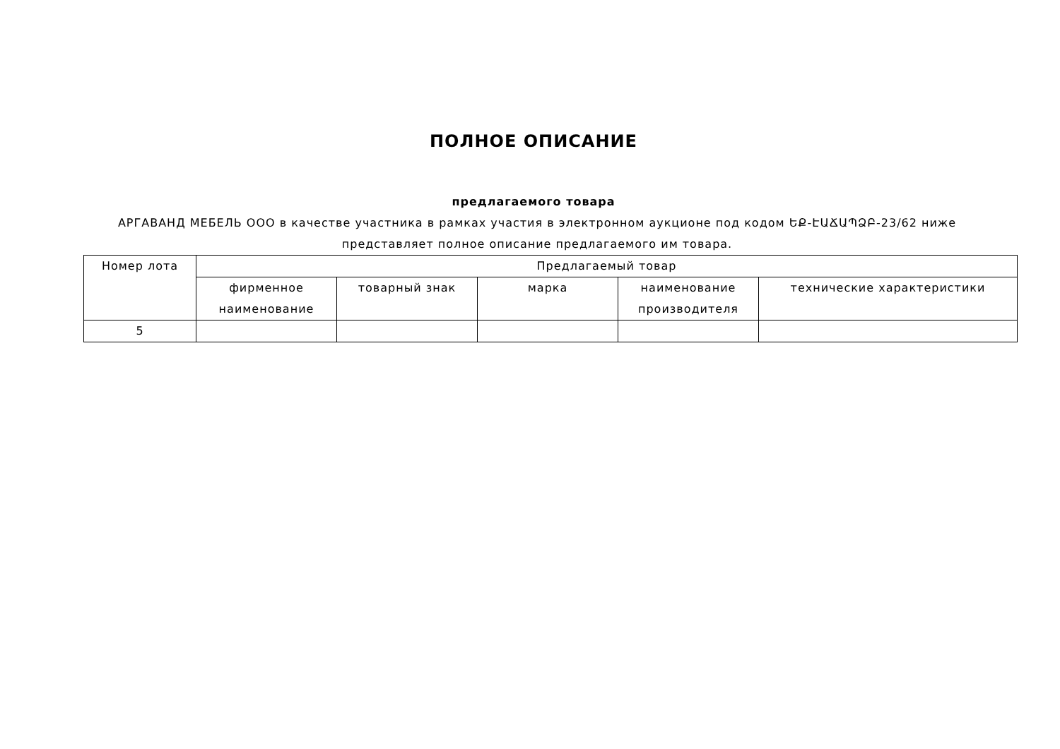ПОЛНОЕ ОПИСАНИЕ
предлагаемого товара
АРГАВАНД МЕБЕЛЬ ООО в качестве участника в рамках участия в электронном аукционе под кодом ԵՔ-ԷԱՃԱՊՁԲ-23/62 ниже представляет полное описание предлагаемого им товара.
| Номер лота | Предлагаемый товар | | | | |
| --- | --- | --- | --- | --- | --- |
| | фирменное наименование | товарный знак | марка | наименование производителя | технические характеристики |
| 5 | | | | | |